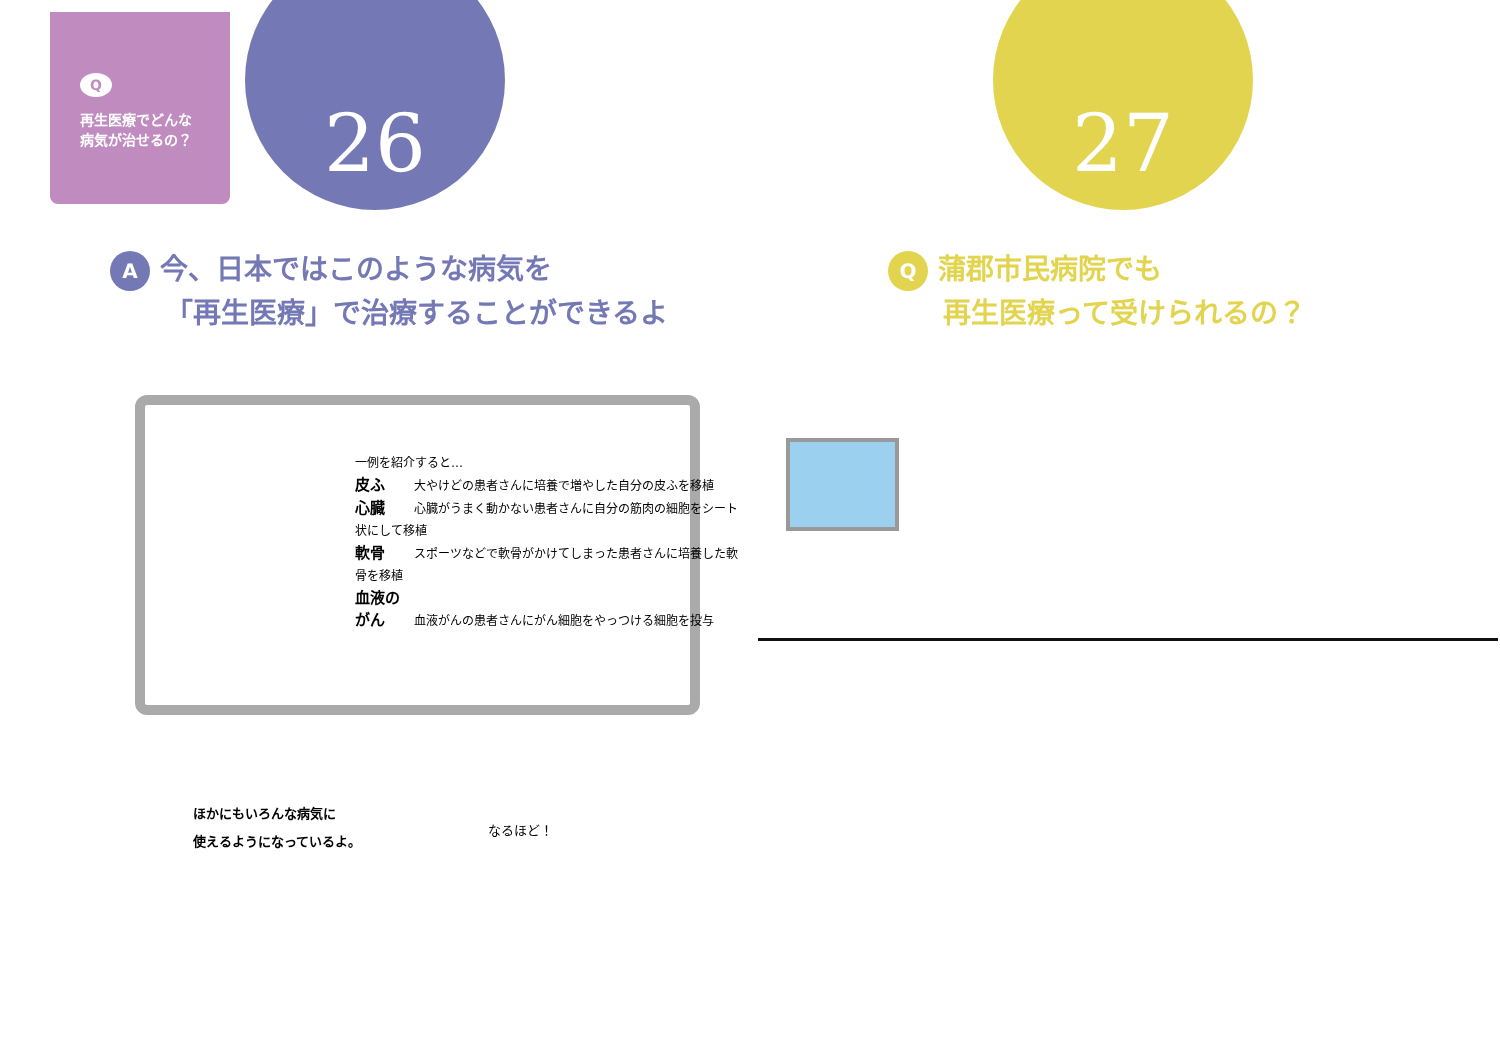Q
再生医療でどんな
病気が治せるの？
26
A今、日本ではこのような病気を
「再生医療」で治療することができるよ
一例を紹介すると…
皮ふ 大やけどの患者さんに培養で増やした自分の皮ふを移植
心臓 心臓がうまく動かない患者さんに自分の筋肉の細胞をシート状にして移植
軟骨 スポーツなどで軟骨がかけてしまった患者さんに培養した軟骨を移植
血液のがん 血液がんの患者さんにがん細胞をやっつける細胞を投与
ほかにもいろんな病気に
使えるようになっているよ。
なるほど！
27
Q蒲郡市民病院でも
再生医療って受けられるの？